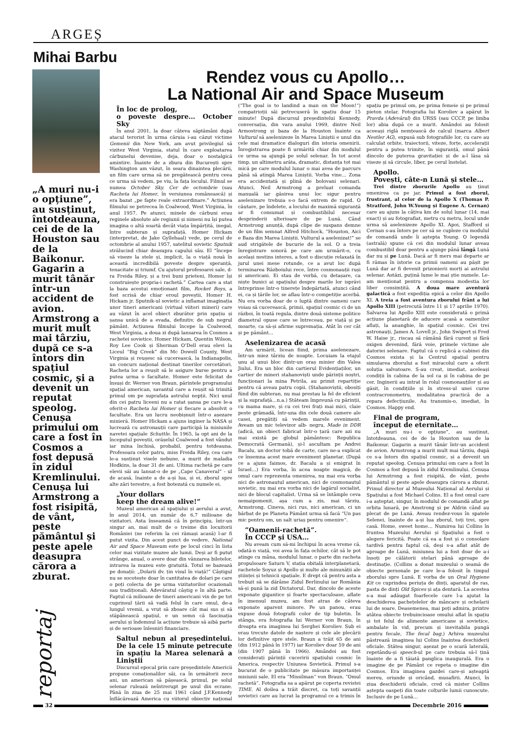ARGEȘ
Mihai Barbu
„A muri nu-i o opțiune”, au susținut, întotdeauna, cei de de la Houston sau de la Baikonur. Gagarin a murit tânăr într-un accident de avion. Armstrong a murit mult mai târziu, după ce s-a întors din spațiul cosmic, și a devenit un reputat speolog. Cenușa primului om care a fost în Cosmos a fost depusă în zidul Kremlinului. Cenușa lui Armstrong a fost risipită, de vânt, peste pământul și peste apele deasupra cărora a zburat.
Rendez vous cu Apollo…
La National Air and Space Museum
În loc de prolog,
o poveste despre… October Sky
În anul 2001, la doar câteva săptămâni după atacul terorist în urma căruia i-au căzut victime Gemenii din New York, am avut privilegiul să vizitez West Virginia, statul în care exploatarea cărbunelui devenise, deja, doar o nostalgică amintire. Înainte de a zbura din București spre Washington am văzut, în seara dinaintea plecării, un film care urma să ne pregătească pentru ceea ce urma să vedem, pe viu, la fața locului. Filmul se numea October Sky. Cer de octombrie (sau Racheta lui Homer, în versiunea românească) și era bazat „pe fapte reale extraordinare.” Acțiunea filmului se petrecea în Coalwood, West Virginia, în anul 1957. Pe atunci, minele de cărbuni erau reginele absolute ale regiunii și nimeni nu își putea imagina o altă soartă decât viața împărțită, inegal, între subteran și suprafață. Homer Hickam (interpretat, de Jake Gyllehaal) vede, pe cerul de octombrie al anului 1957, satelitul sovietic Sputnik strălucind chiar deasupra capului său. El ”începe să viseze la stele și, implicit, la o viață nouă în această incredibilă poveste despre speranță, tenacitate și triumf. Cu ajutorul profesoarei sale, d-ra Freida Riley, și a trei buni prieteni, Homer își construiește propria-i rachetă.” Cartea care a stat la baza acestui emoționant film, Rocket Boys, a fost scrisă de chiar eroul poveștii, Homer H. Hickam jr. Sputnik-ul sovietic a inflamat imaginația unor tineri americani (virtual viitori mineri) care au văzut în acel obiect zburător prin spațiu și șansa unică de a evada, definitiv, de sub negrul pământ. Acțiunea filmului începe la Coalwood, West Virginia, a doua zi după lansarea în Cosmos a rachetei sovietice. Homer Hickam, Quentin Wilson, Roy Lee Cook și Sherman O’Dell erau elevi la Liceul “Big Creek” din Mc Dowell County, West Virginia și reușesc să cucerească, la Indianapolis, un concurs național destinat tinerilor cercetători. Racheta lor a reușit să le asigure burse pentru a putea urma o facultate. Homer este felicitat de însuși dr. Werner von Braun, părintele programului spațial american, savantul care a reușit să trimită primul om pe suprafața astrului nopții. Nici unul din cei patru liceeni nu a ratat șansa pe care le-a oferit-o Racheta lui Homer și fiecare a absolvit o facultate. Era un lucru neobișnuit într-o așezare minieră. Homer Hickam a ajuns inginer la NASA și lucrează cu astronauții care participă la misiunile navetei spațiale Schuttle. În 1965, la opt ani de la începutul poveștii, orășelul Coalwood a fost vândut iar mina închisă, probabil, pentru totdeauna. Profesoara celor patru, miss Freida Riley, cea care le-a susținut visele nebune, a murit de maladia Hodkins, la doar 31 de ani. Ultima rachetă pe care elevii săi au lansat-o de pe „Cape Canaveral” - ul de acasă, înainte a de a-și lua, și ei, zborul spre alte zări terestre, a fost botezată cu numele ei.
„Your dollars
keep the dream alive!”
Muzeul american al spațiului și aerului a avut, în anul 2014, un număr de 6,7 milioane de vizitatori. Asta înseamnă că în principiu, într-un singur an, mai mult de o treime din locuitorii României (ne referim la cei rămași acasă) l-ar fi putut vizita. Din acest punct de vedere, National Air and Space Museum este pe locul cinci în lista celor mai vizitate muzee ale lumii. Deși ar fi putut strânge, anual, o avere doar din vânzarea biletelor, intrarea la muzeu este gratuită. Totul se bazează pe donații: „Dolarii dv. țin visul în viață!” Câștigul nu se socotește doar în cantitatea de dolari pe care o poți colecta de pe urma vizitatorilor ocazionali sau tradiționali. Adevăratul câștig e în altă parte. Faptul că milioane de tineri americani vin de pe tot cuprinsul țării să vadă felul în care omul, de-a lungul vremii, a vrut să zboare cât mai sus și să stăpânească spațiul, e un semn că fascinația aerului și îndemnul la acțiune trebuie să aibă parte și de serioase înlesniri financiare.
Saltul nebun al președintelui. De la cele 15 minute petrecute în spațiu la Marea selenară a Liniștii
Discursul epocal prin care președintele Americii propune conaționalilor săi, ca în următorii zece ani, un american să pășească, primul, pe solul selenar rulează neîntrerupt pe unul din ecrane. Până în ziua de 25 mai 1961 când J.F.Kennedy înflăcărează America cu viitorul obiectiv național (“The goal is to landind a man on the Moon!“) compatrioții săi petrecuseră în spațiu doar 15 minute! După discursul președintelui Kennedy, conversația, din vara anului 1969, dintre Neil Armostrong și baza de la Houston înainte ca Vulturul să aselenizeze în Marea Liniștii e unul din cele mai dramatice dialoguri din istoria omenirii. Înregistrarea poate fi urmărită chiar din modulul ce urma sa ajungă pe solul selenar. În tot acest timp, un altimetru arăta, dramatic, distanța tot mai mică pe care modulul lunar o mai avea de parcurs până să atingă Marea Liniștii. Vorba vine… Zona era accidentată și plină de bolovani selenari. Atunci, Neil Armstrong a preluat comanda manuală iar găsirea unui loc sigur pentru aselenizare trebuia s-o facă extrem de rapid. O căutare, pe îndelete, a locului de maximă siguranță ar fi consumat și combustibilul necesar desprinderii ulterioare de pe Lună. Când Armstrong anunță, după clipe de suspans demne de un film semnat Alfred Hitchock, “Houston, Aici e Baza din Marea Liniștii. Vulturul a aselenizat!” se aud strigătele de bucurie de la sol. O a treia înregistrare sonoră pe care am urmărit-o, cu același nestins interes, a fost o discuție relaxată în jurul unei mese rotunde, ce a avut loc după terminarea Războiului rece, între cosmonauții ruși și americani. Ei stau de vorbă, cu detașare, ca niște bunici ai spațiului despre marile lor isprăvi întreprinse într-o tinerețe îndepărtată, atunci când ei, ca și țările lor, se aflau într-o competiție acerbă. Nu era vorba doar de o luptă dintre oameni care voiau să cucerească, primii, spațiul cosmic ci de un război, în toată regula, dintre două sisteme politice diametral opuse care se întreceau, pe viață și pe moarte, ca să-și afirme supremația. Atât în cer cât și pe pământ…
Aselenizarea de acasă
Am urmărit, licean fiind, prima aselenezare, într-un miez târziu de noapte. Locuiam la etajul unu al unui bloc dintr-un oraș minier din Valea Jiului. Era un bloc din cartierul Evidențiaților, un cartier de mineri stahanoviști unde părinții noștri, funcționari la mina Petrila, au primit repartiție pentru că aveau patru copii. (Stahanoviștii, obosiți fiind din subteran, nu mai prestau la fel de eficient și la suprafață…n.a.) Stăteam împreună cu părinții, cu mama mare, și cu cei trei frați mai mici, claie peste grămadă, într-una din cele două camere ale casei, pregătiți să vedem marele eveniment. Aveam un mic televizor alb- negru, Made in DDR (adică, un obiect fabricat într-o țară care azi nu mai există pe globul pământesc: Republica Democrată Germană), și-l ascultam pe Andrei Bacalu, un doctor tobă de carte, care ne-a explicat ce însemna acest mare eveniment planetar. (După ce a ajuns faimos, dr. Bacalu a și emigrat în Israel…) Era vorba, în acea noapte magică, de omul care reprezenta omenirea, nu mai era vorba nici de astronautul american, nici de cosmonautul sovietic, nu mai era vorba nici de lagărul socialist, nici de blocul capitalist. Urma să se întâmple ceva nemaipomenit, așa cum a zis, mai târziu, Armstrong. Cineva, nici rus, nici american, ci un bărbat de pe Planeta Pământ urma să facă “Un pas mic pentru om, un salt uriaș pentru omenire“.
”Oamenii-rachetă”.
În CCCP și USA…
Nu aveam cum să-mi închipui în acea vreme că, odată-n viață, voi avea în fața ochilor, cât să le pot atinge cu mâna, modulul lunar, o parte din racheta propulsoare Saturn V, stația obitală interplanetară, rachetele Soyuz și Apollo și multe ale minunății ale științei și tehnicii spațiale. E drept că pentru asta a trebuit să se dărâme Zidul Berlinului iar România să-și pună la zid Dictatorul. Dar, dincolo de aceste exponate gigantice și foarte spectaculoase, aflate în imensul muzeu, am fost atras de câteva exponate aparent minore. Pe un panou, erau expuse două fotografii color de tip buletin. În stânga, era fotografia lui Werner von Braun, în dreapta era imaginea lui Serghei Koroliev. Sub ei erau trecute datele de naștere și cele ale plecării lor definitive spre stele. Braun a trăit 65 de ani (din 1912 până în 1977) iar Koroliev doar 59 de ani (din 1907 până în 1966). Amândoi au fost considerați părinții cuceririi spațiului cosmic în America, respectiv Uniunea Sovietică. Primul s-a bucurat de o publicitate pe măsura importanței misiunii sale. El era “Missilman“ von Braun. “Omul rachetă“. Fotografia sa a apărut pe coperta revistei TIME. Al doilea a trăit discret, ca toți savanții sovietici care au lucrat la programul ce a trimis în spațiu pe primul om, pe prima femeie și pe primul pieton stelar. Fotografia lui Koroliev a apărut în Pravda (Adevărul) din URSS (sau CCCP, pe limba lor) abia după ce a murit. Amândoi au folosit aceeași riglă nemțească de calcul (marca Albert Nestler AG), expusă sub fotografiile lor, cu care au calculat orbite, traiectorii, viteze, forțe, accelerații pentru a putea trimite, în siguranță, omul până dincolo de puterea gravitației și de a-l lăsa să viseze și să circule, liber, pe cerul înstelat.
Apollo.
Povești, câte-n Lună și stele…
Trei dintre zborurile Apollo au ținut omenirea ca pe jar. Primul a fost zborul, frustrant, al celor de la Apollo X (Thomas P. Stratford, John W.Young și Eugene A. Cernan) care au ajuns la câțiva km de solul lunar (14, mai exact) și au fotografiat, metru cu metru, locul unde urma să aselenizeze Apollo XI. Apoi, Stafford și Cernan s-au întors pe cer să se cupleze cu modulul de comandă unde îi aștepta Young. O legendă (astrală) spune că cei din modulul lunar aveau combustibil doar pentru a ajunge până lângă Lună dar nu și pe Lună. Dacă ar fi mers mai departe ar fi rămas în istorie ca primii oameni au pășit pe Lună dar ar fi devenit prizonierii morți ai astrului selenar. Astăzi, puțină lume le mai știe numele. Le-am menționat pentru a compensa modestia lor liber consimțită. A doua mare aventură galactică a fost expediția epică a celor din Apollo XI. A treia a fost aventura zborului frânt a lui Apollo XIII (petrecută între 11 și 17 aprilie 1970). Salvarea lui Apollo XIII este considerată o primă acțiune planetară de aducere acasă a oamenilor aflați, la ananghie, în spațiul cosmic. Cei trei astronauți, James A. Lovell jr., John Swigert și Fred W. Haise jr., riscau să rămână fără curent și fără oxigen devenind, fără voie, primele victime ale datoriei selenare. Faptul că o replică a cabinei din Cosmos exista și la Centrul spațial pentru simularea zborului a fost miracolul care a oferit soluția salvatoare. S-au creat, imediat, aceleași condiții în cabina de la sol ca și în cabina de pe cer. Inginerii au intrat în rolul cosmonauților și au găsit, în condițiile și în stress-ul unei curse contracronometru, modalitatea practică de a repara defecțiunile. Au transmis-o, imediat, în Cosmos. Happy end.
Final de program,
început de eternitate…
„A muri nu-i o opțiune”, au susținut, întotdeauna, cei de de la Houston sau de la Baikonur. Gagarin a murit tânăr într-un accident de avion. Armstrong a murit mult mai târziu, după ce s-a întors din spațiul cosmic, și a devenit un reputat speolog. Cenușa primului om care a fost în Cosmos a fost depusă în zidul Kremlinului. Cenușa lui Armstrong a fost risipită, de vânt, peste pământul și peste apele deasupra cărora a zburat. Primul director al Muzeului Național al Aerului și Spațiului a fost Michael Colins. El a fost omul care i-a așteptat, singur, în modulul de comandă aflat pe orbita lunară, pe Amstrong și pe Aldrin când au plecat de pe Lună. Aveau rendez-vous în spatele Selenei, înainte de a-și lua zborul, toți trei, spre casă. Home, sweet home… Numirea lui Collins în fruntea Muzeului Aerului și Spațiului a fost o alegere fericită. Poate că ea a fost și o consolare tardivă pentru faptul că, deși s-a aflat atât de aproape de Lună, misiunea lui a fost doar de a-i însoți pe călătorii stelari până aproape de destinație. (Collins a donat muzeului o seamă de obiecte personale pe care le-a folosit în timpul zborului spre Lună. E vorba de un Oral Hygiene Kit ce cuprindea periuța de dinți, aparatul de ras, pasta de dinți Old Spices și ața dentară. La acestea s-a mai adăugat foarfecele care l-a ajutat la deschiderea pachețelelor de mâncare și ochelarii lui de soare. Deasemenea, mai poți admira, printre atâtea obiecte trebuincioase omului aflat în spațiu și tot felul de alimente americane și sovietice, ambalate în vid, precum și inevitabila pungă pentru fecale, The fecal bag.) Arhiva muzeului păstrează imaginea lui Colins înaintea deschiderii oficiale. Stătea singur, așezat pe o scară laterală, repetându-și speech-ul pe care trebuia să-l țină înainte de a fi tăiată panglica inaugurală. Era o imagine de pe Pământ ce repeta o imagine din Cosmos. Era imaginea gazdei care-și așteaptă mereu, oriunde și oricând, musafirii. Atunci, în ziua deschiderii oficiale, cred că mister Collins aștepta oaspeți din toate colțurile lumii cunoscute. Inclusiv de pe Lună…
reportaj 32 Decembrie 2016